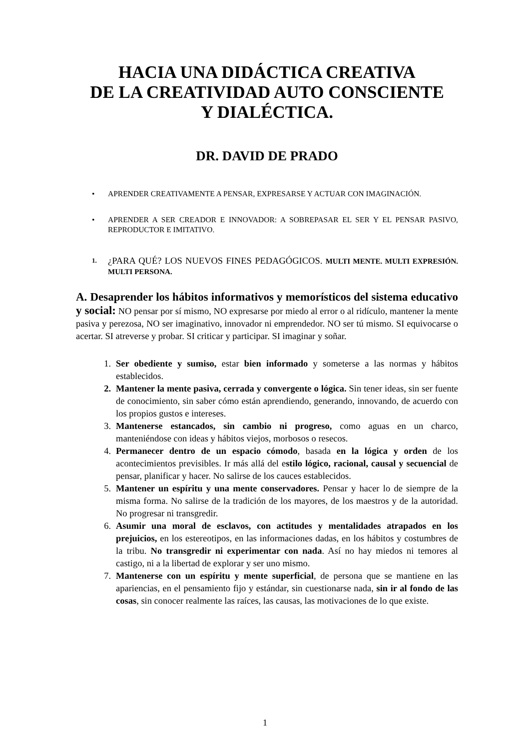HACIA UNA DIDÁCTICA CREATIVA
DE LA CREATIVIDAD AUTO CONSCIENTE
Y DIALÉCTICA.
DR. DAVID DE PRADO
• APRENDER CREATIVAMENTE A PENSAR, EXPRESARSE Y ACTUAR CON IMAGINACIÓN.
• APRENDER A SER CREADOR E INNOVADOR: A SOBREPASAR EL SER Y EL PENSAR PASIVO, REPRODUCTOR E IMITATIVO.
1. ¿PARA QUÉ? LOS NUEVOS FINES PEDAGÓGICOS. MULTI MENTE. MULTI EXPRESIÓN. MULTI PERSONA.
A. Desaprender los hábitos informativos y memorísticos del sistema educativo y social: NO pensar por sí mismo, NO expresarse por miedo al error o al ridículo, mantener la mente pasiva y perezosa, NO ser imaginativo, innovador ni emprendedor. NO ser tú mismo. SI equivocarse o acertar. SI atreverse y probar. SI criticar y participar. SI imaginar y soñar.
1. Ser obediente y sumiso, estar bien informado y someterse a las normas y hábitos establecidos.
2. Mantener la mente pasiva, cerrada y convergente o lógica. Sin tener ideas, sin ser fuente de conocimiento, sin saber cómo están aprendiendo, generando, innovando, de acuerdo con los propios gustos e intereses.
3. Mantenerse estancados, sin cambio ni progreso, como aguas en un charco, manteniéndose con ideas y hábitos viejos, morbosos o resecos.
4. Permanecer dentro de un espacio cómodo, basada en la lógica y orden de los acontecimientos previsibles. Ir más allá del estilo lógico, racional, causal y secuencial de pensar, planificar y hacer. No salirse de los cauces establecidos.
5. Mantener un espíritu y una mente conservadores. Pensar y hacer lo de siempre de la misma forma. No salirse de la tradición de los mayores, de los maestros y de la autoridad. No progresar ni transgredir.
6. Asumir una moral de esclavos, con actitudes y mentalidades atrapados en los prejuicios, en los estereotipos, en las informaciones dadas, en los hábitos y costumbres de la tribu. No transgredir ni experimentar con nada. Así no hay miedos ni temores al castigo, ni a la libertad de explorar y ser uno mismo.
7. Mantenerse con un espíritu y mente superficial, de persona que se mantiene en las apariencias, en el pensamiento fijo y estándar, sin cuestionarse nada, sin ir al fondo de las cosas, sin conocer realmente las raíces, las causas, las motivaciones de lo que existe.
1